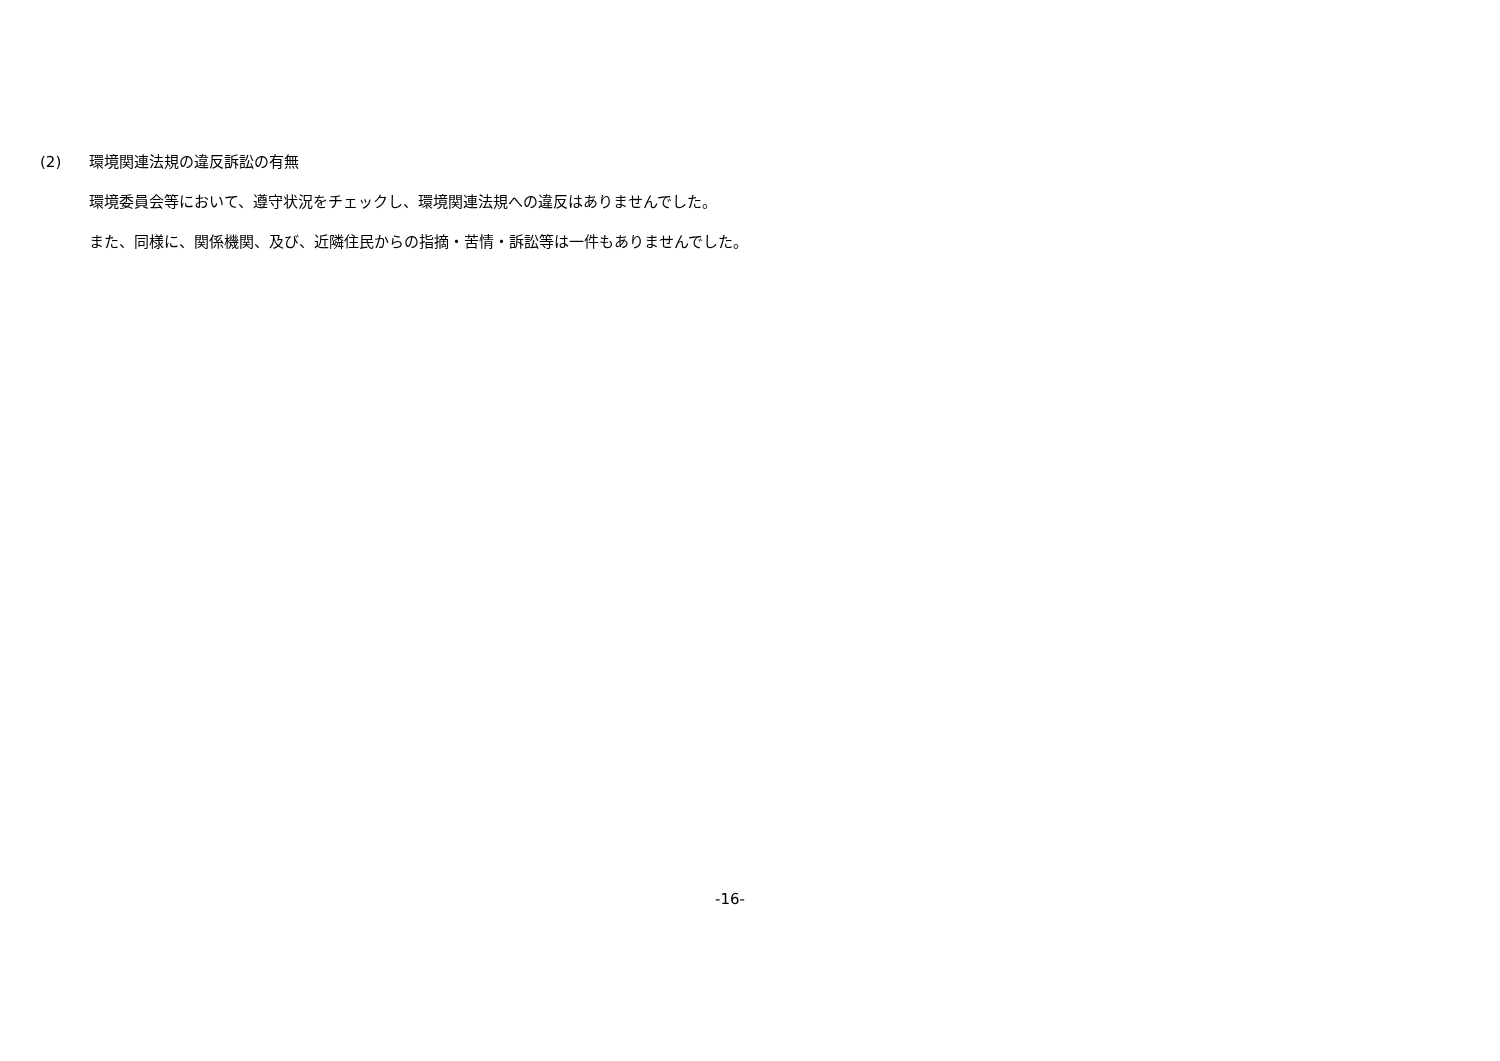(2) 環境関連法規の違反訴訟の有無
環境委員会等において、遵守状況をチェックし、環境関連法規への違反はありませんでした。
また、同様に、関係機関、及び、近隣住民からの指摘・苦情・訴訟等は一件もありませんでした。
-16-